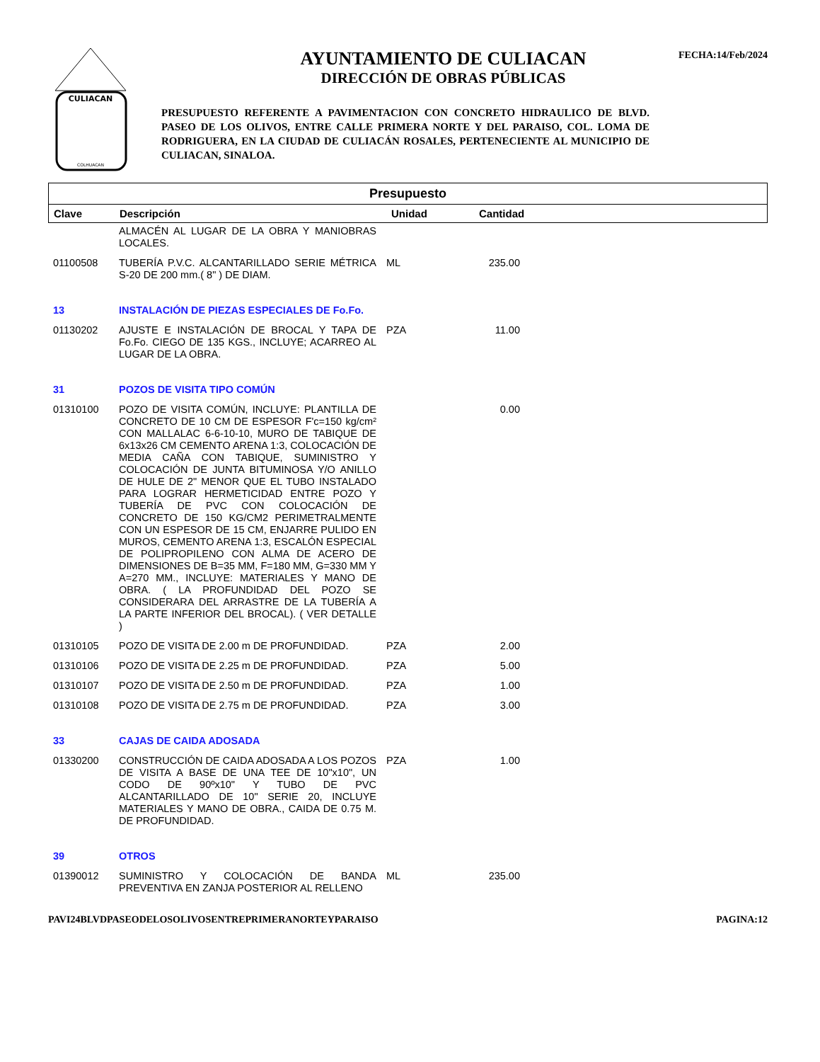FECHA:14/Feb/2024
CULIACAN
COLHUACAN
AYUNTAMIENTO DE CULIACAN
DIRECCIÓN DE OBRAS PÚBLICAS
PRESUPUESTO REFERENTE A PAVIMENTACION CON CONCRETO HIDRAULICO DE BLVD. PASEO DE LOS OLIVOS, ENTRE CALLE PRIMERA NORTE Y DEL PARAISO, COL. LOMA DE RODRIGUERA, EN LA CIUDAD DE CULIACÁN ROSALES, PERTENECIENTE AL MUNICIPIO DE CULIACAN, SINALOA.
Presupuesto
| Clave | Descripción | Unidad | Cantidad | |
| --- | --- | --- | --- | --- |
| | ALMACÉN AL LUGAR DE LA OBRA Y MANIOBRAS LOCALES. | | | |
| 01100508 | TUBERÍA P.V.C. ALCANTARILLADO SERIE MÉTRICA S-20 DE 200 mm.( 8" ) DE DIAM. | ML | 235.00 | |
| 13 | INSTALACIÓN DE PIEZAS ESPECIALES DE Fo.Fo. | | | |
| 01130202 | AJUSTE E INSTALACIÓN DE BROCAL Y TAPA DE Fo.Fo. CIEGO DE 135 KGS., INCLUYE; ACARREO AL LUGAR DE LA OBRA. | PZA | 11.00 | |
| 31 | POZOS DE VISITA TIPO COMÚN | | | |
| 01310100 | POZO DE VISITA COMÚN, INCLUYE: PLANTILLA DE CONCRETO DE 10 CM DE ESPESOR F'c=150 kg/cm² CON MALLALAC 6-6-10-10, MURO DE TABIQUE DE 6x13x26 CM CEMENTO ARENA 1:3, COLOCACIÓN DE MEDIA CAÑA CON TABIQUE, SUMINISTRO Y COLOCACIÓN DE JUNTA BITUMINOSA Y/O ANILLO DE HULE DE 2" MENOR QUE EL TUBO INSTALADO PARA LOGRAR HERMETICIDAD ENTRE POZO Y TUBERÍA DE PVC CON COLOCACIÓN DE CONCRETO DE 150 KG/CM2 PERIMETRALMENTE CON UN ESPESOR DE 15 CM, ENJARRE PULIDO EN MUROS, CEMENTO ARENA 1:3, ESCALÓN ESPECIAL DE POLIPROPILENO CON ALMA DE ACERO DE DIMENSIONES DE B=35 MM, F=180 MM, G=330 MM Y A=270 MM., INCLUYE: MATERIALES Y MANO DE OBRA. ( LA PROFUNDIDAD DEL POZO SE CONSIDERARA DEL ARRASTRE DE LA TUBERÍA A LA PARTE INFERIOR DEL BROCAL). ( VER DETALLE ) | | 0.00 | |
| 01310105 | POZO DE VISITA DE 2.00 m DE PROFUNDIDAD. | PZA | 2.00 | |
| 01310106 | POZO DE VISITA DE 2.25 m DE PROFUNDIDAD. | PZA | 5.00 | |
| 01310107 | POZO DE VISITA DE 2.50 m DE PROFUNDIDAD. | PZA | 1.00 | |
| 01310108 | POZO DE VISITA DE 2.75 m DE PROFUNDIDAD. | PZA | 3.00 | |
| 33 | CAJAS DE CAIDA ADOSADA | | | |
| 01330200 | CONSTRUCCIÓN DE CAIDA ADOSADA A LOS POZOS DE VISITA A BASE DE UNA TEE DE 10"x10", UN CODO DE 90ºx10" Y TUBO DE PVC ALCANTARILLADO DE 10" SERIE 20, INCLUYE MATERIALES Y MANO DE OBRA., CAIDA DE 0.75 M. DE PROFUNDIDAD. | PZA | 1.00 | |
| 39 | OTROS | | | |
| 01390012 | SUMINISTRO Y COLOCACIÓN DE BANDA PREVENTIVA EN ZANJA POSTERIOR AL RELLENO | ML | 235.00 | |
PAVI24BLVDPASEODELOSOLIVOSENTREPRIMERANORTEYPARAISO PAGINA:12